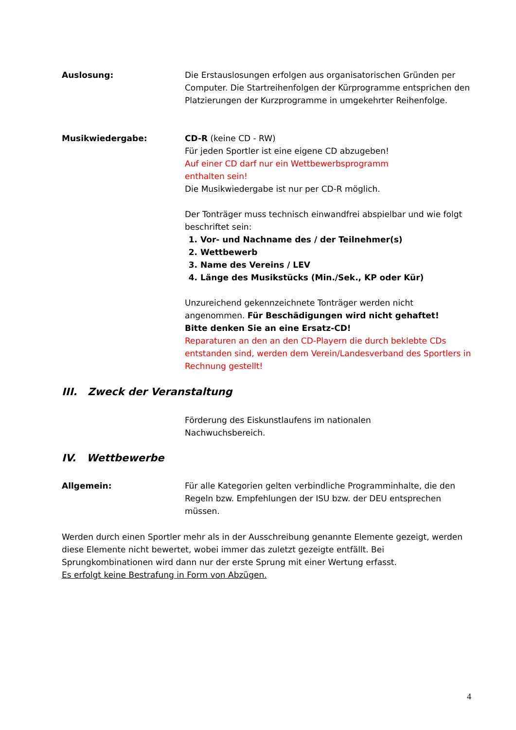Auslosung: Die Erstauslosungen erfolgen aus organisatorischen Gründen per Computer. Die Startreihenfolgen der Kürprogramme entsprichen den Platzierungen der Kurzprogramme in umgekehrter Reihenfolge.
Musikwiedergabe: CD-R (keine CD - RW)
Für jeden Sportler ist eine eigene CD abzugeben!
Auf einer CD darf nur ein Wettbewerbsprogramm
enthalten sein!
Die Musikwiedergabe ist nur per CD-R möglich.
Der Tonträger muss technisch einwandfrei abspielbar und wie folgt beschriftet sein:
1. Vor- und Nachname des / der Teilnehmer(s)
2. Wettbewerb
3. Name des Vereins / LEV
4. Länge des Musikstücks (Min./Sek., KP oder Kür)
Unzureichend gekennzeichnete Tonträger werden nicht angenommen. Für Beschädigungen wird nicht gehaftet!
Bitte denken Sie an eine Ersatz-CD!
Reparaturen an den an den CD-Playern die durch beklebte CDs entstanden sind, werden dem Verein/Landesverband des Sportlers in Rechnung gestellt!
III. Zweck der Veranstaltung
Förderung des Eiskunstlaufens im nationalen
Nachwuchsbereich.
IV. Wettbewerbe
Allgemein: Für alle Kategorien gelten verbindliche Programminhalte, die den Regeln bzw. Empfehlungen der ISU bzw. der DEU entsprechen müssen.
Werden durch einen Sportler mehr als in der Ausschreibung genannte Elemente gezeigt, werden diese Elemente nicht bewertet, wobei immer das zuletzt gezeigte entfällt. Bei Sprungkombinationen wird dann nur der erste Sprung mit einer Wertung erfasst.
Es erfolgt keine Bestrafung in Form von Abzügen.
4